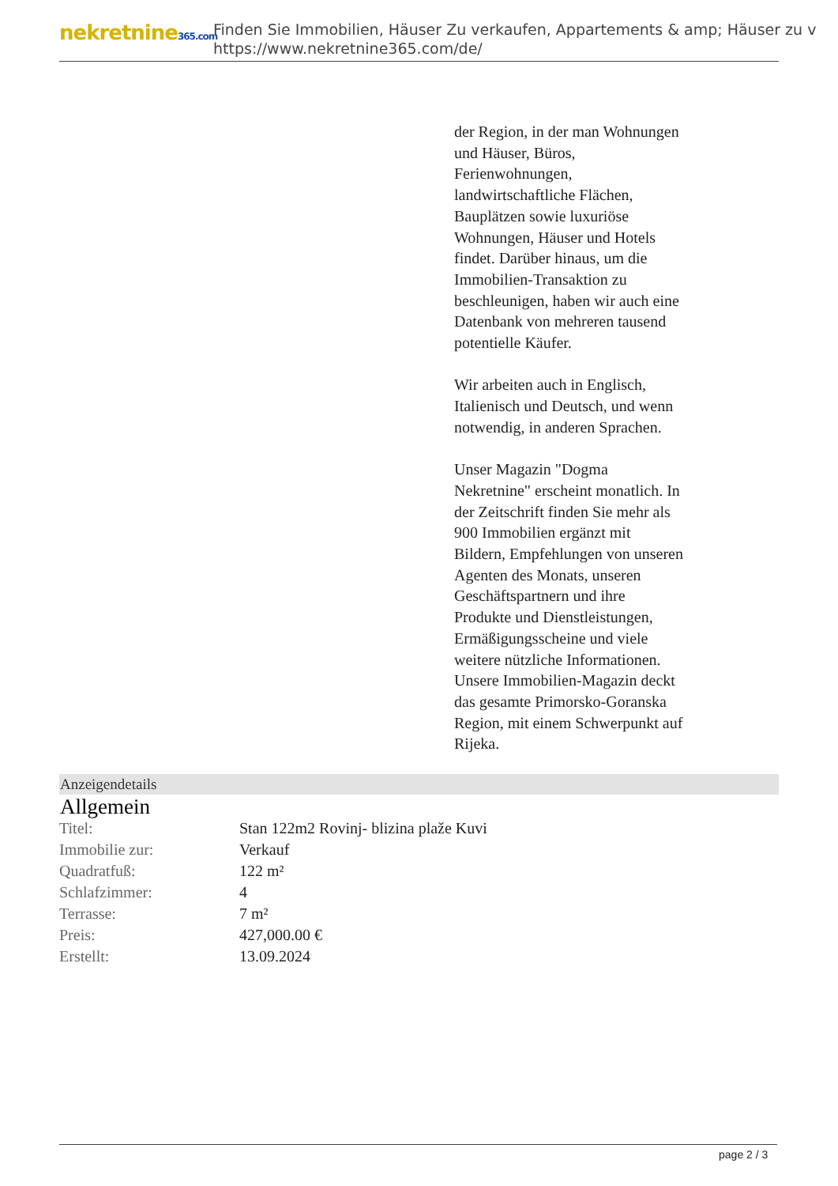nekretnine365.com
Finden Sie Immobilien, Häuser Zu verkaufen, Appartements & amp; Häuser zu v
https://www.nekretnine365.com/de/
der Region, in der man Wohnungen und Häuser, Büros, Ferienwohnungen, landwirtschaftliche Flächen, Bauplätzen sowie luxuriöse Wohnungen, Häuser und Hotels findet. Darüber hinaus, um die Immobilien-Transaktion zu beschleunigen, haben wir auch eine Datenbank von mehreren tausend potentielle Käufer.
Wir arbeiten auch in Englisch, Italienisch und Deutsch, und wenn notwendig, in anderen Sprachen.
Unser Magazin "Dogma Nekretnine" erscheint monatlich. In der Zeitschrift finden Sie mehr als 900 Immobilien ergänzt mit Bildern, Empfehlungen von unseren Agenten des Monats, unseren Geschäftspartnern und ihre Produkte und Dienstleistungen, Ermäßigungsscheine und viele weitere nützliche Informationen. Unsere Immobilien-Magazin deckt das gesamte Primorsko-Goranska Region, mit einem Schwerpunkt auf Rijeka.
Anzeigendetails
Allgemein
| Titel: | Stan 122m2 Rovinj- blizina plaže Kuvi |
| Immobilie zur: | Verkauf |
| Quadratfuß: | 122 m² |
| Schlafzimmer: | 4 |
| Terrasse: | 7 m² |
| Preis: | 427,000.00 € |
| Erstellt: | 13.09.2024 |
page 2 / 3